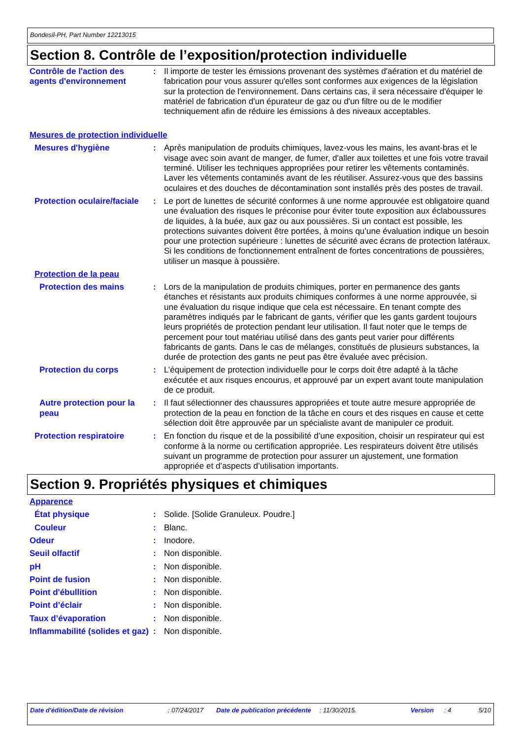Bondesil-PH, Part Number 12213015
Section 8. Contrôle de l’exposition/protection individuelle
Contrôle de l'action des agents d'environnement
: Il importe de tester les émissions provenant des systèmes d'aération et du matériel de fabrication pour vous assurer qu'elles sont conformes aux exigences de la législation sur la protection de l'environnement. Dans certains cas, il sera nécessaire d'équiper le matériel de fabrication d'un épurateur de gaz ou d'un filtre ou de le modifier techniquement afin de réduire les émissions à des niveaux acceptables.
Mesures de protection individuelle
Mesures d'hygiène : Après manipulation de produits chimiques, lavez-vous les mains, les avant-bras et le visage avec soin avant de manger, de fumer, d'aller aux toilettes et une fois votre travail terminé. Utiliser les techniques appropriées pour retirer les vêtements contaminés. Laver les vêtements contaminés avant de les réutiliser. Assurez-vous que des bassins oculaires et des douches de décontamination sont installés près des postes de travail.
Protection oculaire/faciale
: Le port de lunettes de sécurité conformes à une norme approuvée est obligatoire quand une évaluation des risques le préconise pour éviter toute exposition aux éclaboussures de liquides, à la buée, aux gaz ou aux poussières. Si un contact est possible, les protections suivantes doivent être portées, à moins qu’une évaluation indique un besoin pour une protection supérieure : lunettes de sécurité avec écrans de protection latéraux. Si les conditions de fonctionnement entraînent de fortes concentrations de poussières, utiliser un masque à poussière.
Protection de la peau
Protection des mains : Lors de la manipulation de produits chimiques, porter en permanence des gants étanches et résistants aux produits chimiques conformes à une norme approuvée, si une évaluation du risque indique que cela est nécessaire. En tenant compte des paramètres indiqués par le fabricant de gants, vérifier que les gants gardent toujours leurs propriétés de protection pendant leur utilisation. Il faut noter que le temps de percement pour tout matériau utilisé dans des gants peut varier pour différents fabricants de gants. Dans le cas de mélanges, constitués de plusieurs substances, la durée de protection des gants ne peut pas être évaluée avec précision.
Protection du corps : L’équipement de protection individuelle pour le corps doit être adapté à la tâche exécutée et aux risques encourus, et approuvé par un expert avant toute manipulation de ce produit.
Autre protection pour la peau
: Il faut sélectionner des chaussures appropriées et toute autre mesure appropriée de protection de la peau en fonction de la tâche en cours et des risques en cause et cette sélection doit être approuvée par un spécialiste avant de manipuler ce produit.
Protection respiratoire : En fonction du risque et de la possibilité d’une exposition, choisir un respirateur qui est conforme à la norme ou certification appropriée. Les respirateurs doivent être utilisés suivant un programme de protection pour assurer un ajustement, une formation appropriée et d’aspects d’utilisation importants.
Section 9. Propriétés physiques et chimiques
Apparence
État physique : Solide. [Solide Granuleux. Poudre.]
Couleur : Blanc.
Odeur : Inodore.
Seuil olfactif : Non disponible.
pH : Non disponible.
Point de fusion : Non disponible.
Point d'ébullition : Non disponible.
Point d’éclair : Non disponible.
Taux d’évaporation : Non disponible.
Inflammabilité (solides et gaz)
: Non disponible.
Date d'édition/Date de révision : 07/24/2017 Date de publication précédente
: 11/30/2015. Version : 4 5/10